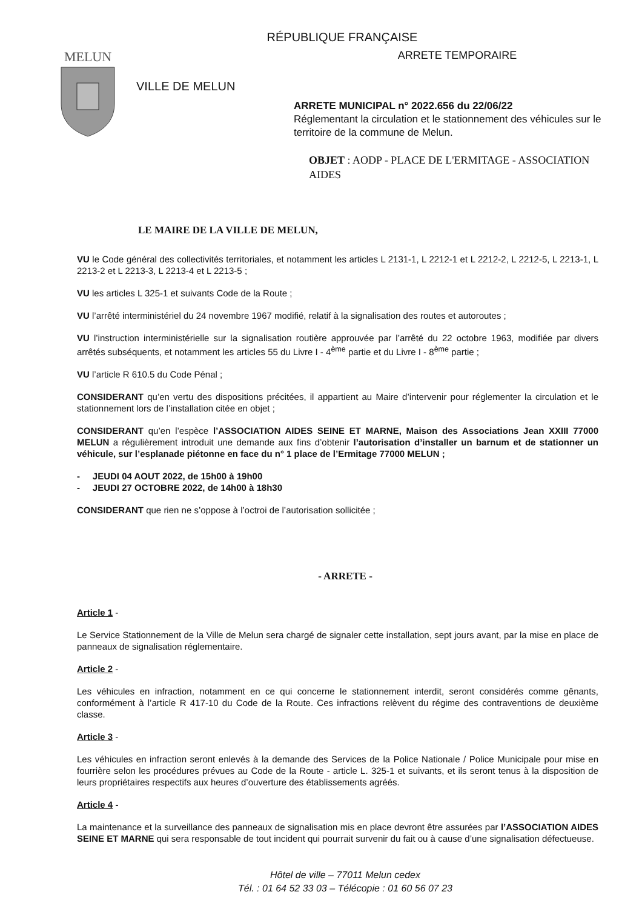RÉPUBLIQUE FRANÇAISE
MELUN
VILLE DE MELUN
ARRETE TEMPORAIRE
ARRETE MUNICIPAL n° 2022.656 du 22/06/22
Réglementant la circulation et le stationnement des véhicules sur le territoire de la commune de Melun.
OBJET : AODP - PLACE DE L'ERMITAGE - ASSOCIATION AIDES
LE MAIRE DE LA VILLE DE MELUN,
VU le Code général des collectivités territoriales, et notamment les articles L 2131-1, L 2212-1 et L 2212-2, L 2212-5, L 2213-1, L 2213-2 et L 2213-3, L 2213-4 et L 2213-5 ;
VU les articles L 325-1 et suivants Code de la Route ;
VU l’arrêté interministériel du 24 novembre 1967 modifié, relatif à la signalisation des routes et autoroutes ;
VU l’instruction interministérielle sur la signalisation routière approuvée par l’arrêté du 22 octobre 1963, modifiée par divers arrêtés subséquents, et notamment les articles 55 du Livre I - 4<sup>ème</sup> partie et du Livre I - 8<sup>ème</sup> partie ;
VU l’article R 610.5 du Code Pénal ;
CONSIDERANT qu’en vertu des dispositions précitées, il appartient au Maire d’intervenir pour réglementer la circulation et le stationnement lors de l’installation citée en objet ;
CONSIDERANT qu’en l’espèce l’ASSOCIATION AIDES SEINE ET MARNE, Maison des Associations Jean XXIII 77000 MELUN a régulièrement introduit une demande aux fins d’obtenir l’autorisation d’installer un barnum et de stationner un véhicule, sur l’esplanade piétonne en face du n° 1 place de l’Ermitage 77000 MELUN ;
- JEUDI 04 AOUT 2022, de 15h00 à 19h00
- JEUDI 27 OCTOBRE 2022, de 14h00 à 18h30
CONSIDERANT que rien ne s’oppose à l’octroi de l’autorisation sollicitée ;
- ARRETE -
Article 1 -
Le Service Stationnement de la Ville de Melun sera chargé de signaler cette installation, sept jours avant, par la mise en place de panneaux de signalisation réglementaire.
Article 2 -
Les véhicules en infraction, notamment en ce qui concerne le stationnement interdit, seront considérés comme gênants, conformément à l’article R 417-10 du Code de la Route. Ces infractions relèvent du régime des contraventions de deuxième classe.
Article 3 -
Les véhicules en infraction seront enlevés à la demande des Services de la Police Nationale / Police Municipale pour mise en fourrière selon les procédures prévues au Code de la Route - article L. 325-1 et suivants, et ils seront tenus à la disposition de leurs propriétaires respectifs aux heures d’ouverture des établissements agréés.
Article 4 -
La maintenance et la surveillance des panneaux de signalisation mis en place devront être assurées par l’ASSOCIATION AIDES SEINE ET MARNE qui sera responsable de tout incident qui pourrait survenir du fait ou à cause d’une signalisation défectueuse.
Hôtel de ville – 77011 Melun cedex
Tél. : 01 64 52 33 03 – Télécopie : 01 60 56 07 23